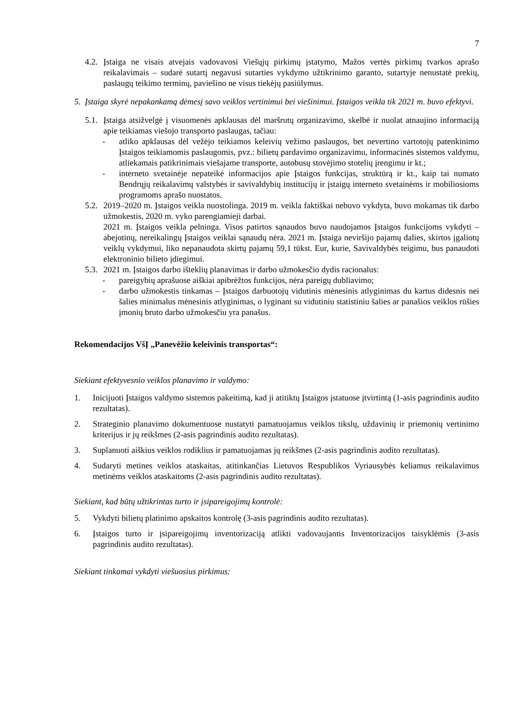7
4.2. Įstaiga ne visais atvejais vadovavosi Viešųjų pirkimų įstatymo, Mažos vertės pirkimų tvarkos aprašo reikalavimais – sudarė sutartį negavusi sutarties vykdymo užtikrinimo garanto, sutartyje nenustatė prekių, paslaugų teikimo terminų, paviešino ne visus tiekėjų pasiūlymus.
5. Įstaiga skyrė nepakankamą dėmesį savo veiklos vertinimui bei viešinimui. Įstaigos veikla tik 2021 m. buvo efektyvi.
5.1. Įstaiga atsižvelgė į visuomenės apklausas dėl maršrutų organizavimo, skelbė ir nuolat atnaujino informaciją apie teikiamas viešojo transporto paslaugas, tačiau:
- atliko apklausas dėl vežėjo teikiamos keleivių vežimo paslaugos, bet nevertino vartotojų patenkinimo Įstaigos teikiamomis paslaugomis, pvz.: bilietų pardavimo organizavimu, informacinės sistemos valdymu, atliekamais patikrinimais viešajame transporte, autobusų stovėjimo stotelių įrengimu ir kt.;
- interneto svetainėje nepateikė informacijos apie Įstaigos funkcijas, struktūrą ir kt., kaip tai numato Bendrųjų reikalavimų valstybės ir savivaldybių institucijų ir įstaigų interneto svetainėms ir mobiliosioms programoms aprašo nuostatos.
5.2. 2019–2020 m. Įstaigos veikla nuostolinga. 2019 m. veikla faktiškai nebuvo vykdyta, buvo mokamas tik darbo užmokestis, 2020 m. vyko parengiamieji darbai.
2021 m. Įstaigos veikla pelninga. Visos patirtos sąnaudos buvo naudojamos Įstaigos funkcijoms vykdyti – abejotinų, nereikalingų Įstaigos veiklai sąnaudų nėra. 2021 m. Įstaiga neviršijo pajamų dalies, skirtos įgaliotų veiklų vykdymui, liko nepanaudota skirtų pajamų 59,1 tūkst. Eur, kurie, Savivaldybės teigimu, bus panaudoti elektroninio bilieto įdiegimui.
5.3. 2021 m. Įstaigos darbo išteklių planavimas ir darbo užmokesčio dydis racionalus:
- pareigybių aprašuose aiškiai apibrėžtos funkcijos, nėra pareigų dubliavimo;
- darbo užmokestis tinkamas – Įstaigos darbuotojų vidutinis mėnesinis atlyginimas du kartus didesnis nei šalies minimalus mėnesinis atlyginimas, o lyginant su vidutiniu statistiniu šalies ar panašios veiklos rūšies įmonių bruto darbo užmokesčiu yra panašus.
Rekomendacijos VšĮ „Panevėžio keleivinis transportas“:
Siekiant efektyvesnio veiklos planavimo ir valdymo:
1. Inicijuoti Įstaigos valdymo sistemos pakeitimą, kad ji atitiktų Įstaigos įstatuose įtvirtintą (1-asis pagrindinis audito rezultatas).
2. Strateginio planavimo dokumentuose nustatyti pamatuojamus veiklos tikslų, uždavinių ir priemonių vertinimo kriterijus ir jų reikšmes (2-asis pagrindinis audito rezultatas).
3. Suplanuoti aiškius veiklos rodiklius ir pamatuojamas jų reikšmes (2-asis pagrindinis audito rezultatas).
4. Sudaryti metines veiklos ataskaitas, atitinkančias Lietuvos Respublikos Vyriausybės keliamus reikalavimus metinėms veiklos ataskaitoms (2-asis pagrindinis audito rezultatas).
Siekiant, kad būtų užtikrintas turto ir įsipareigojimų kontrolė:
5. Vykdyti bilietų platinimo apskaitos kontrolę (3-asis pagrindinis audito rezultatas).
6. Įstaigos turto ir įsipareigojimų inventorizaciją atlikti vadovaujantis Inventorizacijos taisyklėmis (3-asis pagrindinis audito rezultatas).
Siekiant tinkamai vykdyti viešuosius pirkimus: